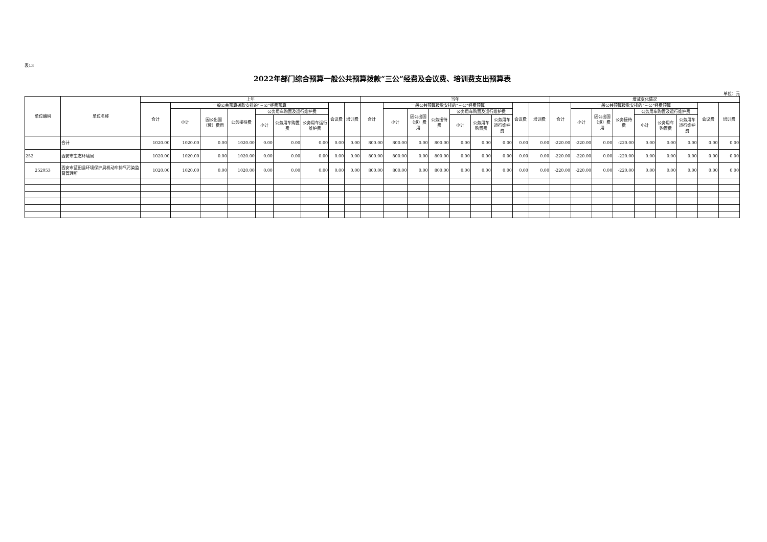表13
2022年部门综合预算一般公共预算拨款“三公”经费及会议费、培训费支出预算表
单位：元
| 单位编码 | 单位名称 | 上年 | | | | | | | | | 当年 | | | | | | | | | 增减变化情况 | | | | | | | | |
| --- | --- | --- | --- | --- | --- | --- | --- | --- | --- | --- | --- | --- | --- | --- | --- | --- | --- | --- | --- | --- | --- | --- | --- | --- | --- | --- | --- | --- |
| | | 合计 | 一般公共预算拨款安排的“三公”经费预算 | | | | | | 会议费 | 培训费 | 合计 | 一般公共预算拨款安排的“三公”经费预算 | | | | | | 会议费 | 培训费 | 合计 | 一般公共预算拨款安排的“三公”经费预算 | | | | | | 会议费 | 培训费 |
| | | | 小计 | 因公出国（境）费用 | 公务接待费 | 公务用车购置及运行维护费 | | | | | | 小计 | 因公出国（境）费用 | 公务接待费 | 公务用车购置及运行维护费 | | | | | | 小计 | 因公出国（境）费用 | 公务接待费 | 公务用车购置及运行维护费 | | | | |
| | | | | | | 小计 | 公务用车购置费 | 公务用车运行维护费 | | | | | | | 小计 | 公务用车购置费 | 公务用车运行维护费 | | | | | | | 小计 | 公务用车购置费 | 公务用车运行维护费 | | |
| | 合计 | 1020.00 | 1020.00 | 0.00 | 1020.00 | 0.00 | 0.00 | 0.00 | 0.00 | 0.00 | 800.00 | 800.00 | 0.00 | 800.00 | 0.00 | 0.00 | 0.00 | 0.00 | 0.00 | -220.00 | -220.00 | 0.00 | -220.00 | 0.00 | 0.00 | 0.00 | 0.00 | 0.00 |
| 252 | 西安市生态环境局 | 1020.00 | 1020.00 | 0.00 | 1020.00 | 0.00 | 0.00 | 0.00 | 0.00 | 0.00 | 800.00 | 800.00 | 0.00 | 800.00 | 0.00 | 0.00 | 0.00 | 0.00 | 0.00 | -220.00 | -220.00 | 0.00 | -220.00 | 0.00 | 0.00 | 0.00 | 0.00 | 0.00 |
| 252053 | 西安市蓝田县环境保护局机动车排气污染监督管理所 | 1020.00 | 1020.00 | 0.00 | 1020.00 | 0.00 | 0.00 | 0.00 | 0.00 | 0.00 | 800.00 | 800.00 | 0.00 | 800.00 | 0.00 | 0.00 | 0.00 | 0.00 | 0.00 | -220.00 | -220.00 | 0.00 | -220.00 | 0.00 | 0.00 | 0.00 | 0.00 | 0.00 |